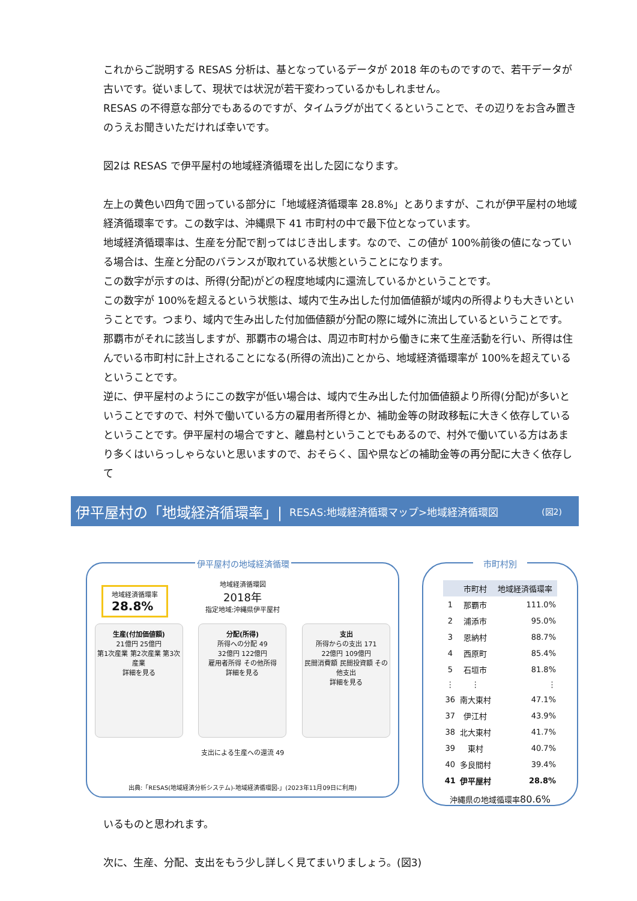これからご説明する RESAS 分析は、基となっているデータが 2018 年のものですので、若干データが古いです。従いまして、現状では状況が若干変わっているかもしれません。
RESAS の不得意な部分でもあるのですが、タイムラグが出てくるということで、その辺りをお含み置きのうえお聞きいただければ幸いです。
図2は RESAS で伊平屋村の地域経済循環を出した図になります。
左上の黄色い四角で囲っている部分に「地域経済循環率 28.8%」とありますが、これが伊平屋村の地域経済循環率です。この数字は、沖縄県下 41 市町村の中で最下位となっています。
地域経済循環率は、生産を分配で割ってはじき出します。なので、この値が 100%前後の値になっている場合は、生産と分配のバランスが取れている状態ということになります。
この数字が示すのは、所得(分配)がどの程度地域内に還流しているかということです。
この数字が 100%を超えるという状態は、域内で生み出した付加価値額が域内の所得よりも大きいということです。つまり、域内で生み出した付加価値額が分配の際に域外に流出しているということです。那覇市がそれに該当しますが、那覇市の場合は、周辺市町村から働きに来て生産活動を行い、所得は住んでいる市町村に計上されることになる(所得の流出)ことから、地域経済循環率が 100%を超えているということです。
逆に、伊平屋村のようにこの数字が低い場合は、域内で生み出した付加価値額より所得(分配)が多いということですので、村外で働いている方の雇用者所得とか、補助金等の財政移転に大きく依存しているということです。伊平屋村の場合ですと、離島村ということでもあるので、村外で働いている方はあまり多くはいらっしゃらないと思いますので、おそらく、国や県などの補助金等の再分配に大きく依存して
伊平屋村の「地域経済循環率」| RESAS:地域経済循環マップ>地域経済循環図 (図2)
伊平屋村の地域経済循環
地域経済循環率
28.8%
地域経済循環図
2018年
指定地域:沖縄県伊平屋村
生産(付加価値額)
21億円 25億円
第1次産業 第2次産業 第3次産業
詳細を見る
分配(所得)
所得への分配 49
32億円 122億円
雇用者所得 その他所得
詳細を見る
支出
所得からの支出 171
22億円 109億円
民間消費額 民間投資額 その他支出
詳細を見る
支出による生産への還流 49
出典:「RESAS(地域経済分析システム)-地域経済循環図-」(2023年11月09日に利用)
市町村別
| | 市町村 | 地域経済循環率 |
| --- | --- | --- |
| 1 | 那覇市 | 111.0% |
| 2 | 浦添市 | 95.0% |
| 3 | 恩納村 | 88.7% |
| 4 | 西原町 | 85.4% |
| 5 | 石垣市 | 81.8% |
| ⋮ | ⋮ | ⋮ |
| 36 | 南大東村 | 47.1% |
| 37 | 伊江村 | 43.9% |
| 38 | 北大東村 | 41.7% |
| 39 | 東村 | 40.7% |
| 40 | 多良間村 | 39.4% |
| 41 | 伊平屋村 | 28.8% |
沖縄県の地域循環率80.6%
いるものと思われます。
次に、生産、分配、支出をもう少し詳しく見てまいりましょう。(図3)